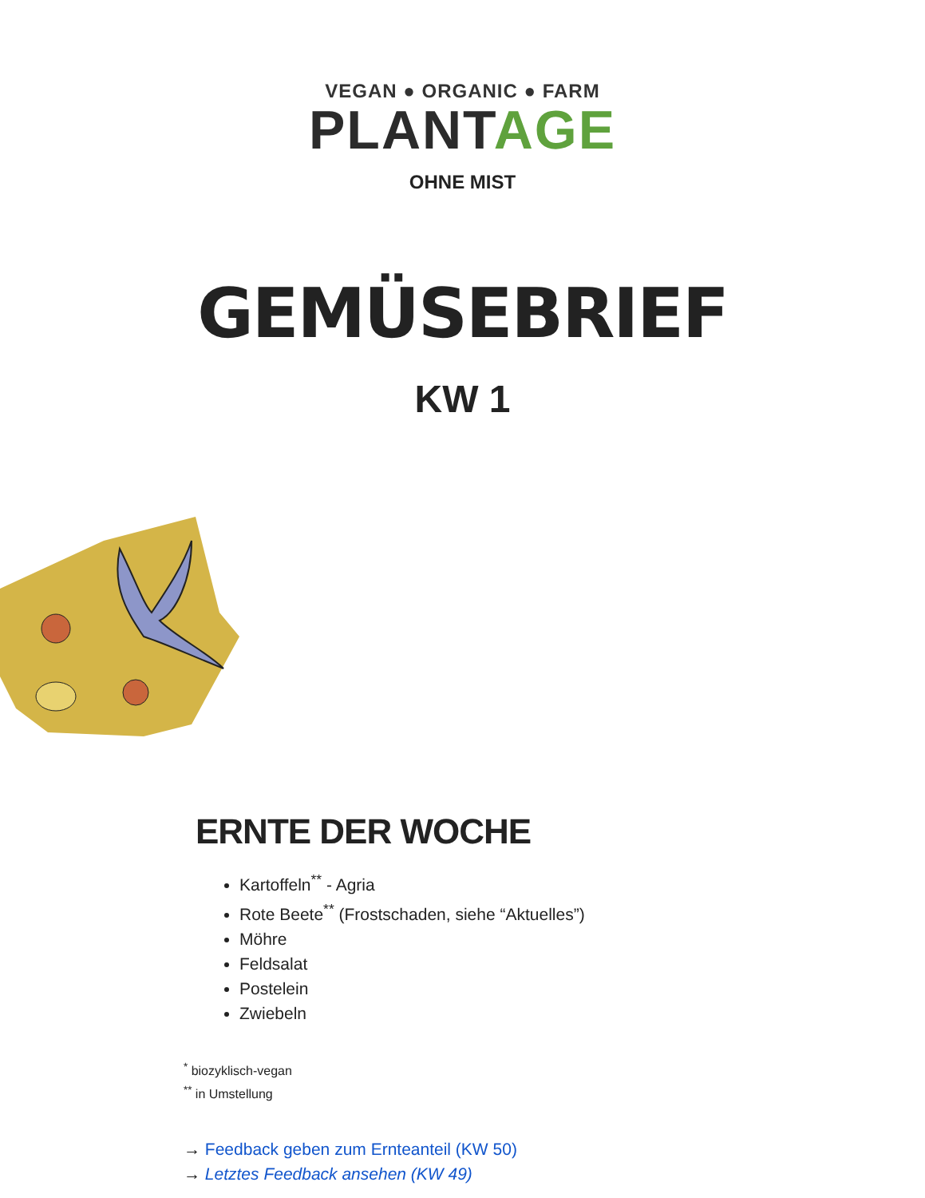VEGAN ● ORGANIC ● FARM
PLANTAGE
OHNE MIST
GEMÜSEBRIEF
KW 1
ERNTE DER WOCHE
Kartoffeln<sup>**</sup> - Agria
Rote Beete<sup>**</sup> (Frostschaden, siehe “Aktuelles”)
Möhre
Feldsalat
Postelein
Zwiebeln
<sup>*</sup> biozyklisch-vegan
<sup>**</sup> in Umstellung
→ Feedback geben zum Ernteanteil (KW 50)
→ Letztes Feedback ansehen (KW 49)